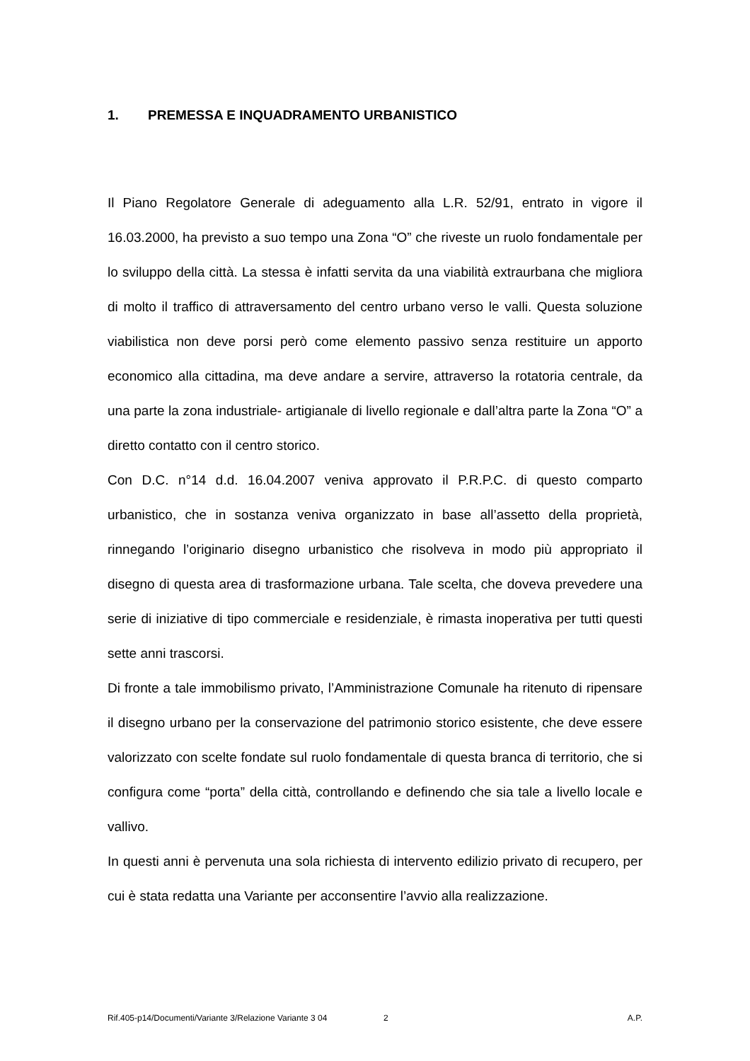1. PREMESSA E INQUADRAMENTO URBANISTICO
Il Piano Regolatore Generale di adeguamento alla L.R. 52/91, entrato in vigore il 16.03.2000, ha previsto a suo tempo una Zona “O” che riveste un ruolo fondamentale per lo sviluppo della città. La stessa è infatti servita da una viabilità extraurbana che migliora di molto il traffico di attraversamento del centro urbano verso le valli. Questa soluzione viabilistica non deve porsi però come elemento passivo senza restituire un apporto economico alla cittadina, ma deve andare a servire, attraverso la rotatoria centrale, da una parte la zona industriale- artigianale di livello regionale e dall’altra parte la Zona “O” a diretto contatto con il centro storico.
Con D.C. n°14 d.d. 16.04.2007 veniva approvato il P.R.P.C. di questo comparto urbanistico, che in sostanza veniva organizzato in base all’assetto della proprietà, rinnegando l’originario disegno urbanistico che risolveva in modo più appropriato il disegno di questa area di trasformazione urbana. Tale scelta, che doveva prevedere una serie di iniziative di tipo commerciale e residenziale, è rimasta inoperativa per tutti questi sette anni trascorsi.
Di fronte a tale immobilismo privato, l’Amministrazione Comunale ha ritenuto di ripensare il disegno urbano per la conservazione del patrimonio storico esistente, che deve essere valorizzato con scelte fondate sul ruolo fondamentale di questa branca di territorio, che si configura come “porta” della città, controllando e definendo che sia tale a livello locale e vallivo.
In questi anni è pervenuta una sola richiesta di intervento edilizio privato di recupero, per cui è stata redatta una Variante per acconsentire l’avvio alla realizzazione.
Rif.405-p14/Documenti/Variante 3/Relazione Variante 3 04 2 A.P.